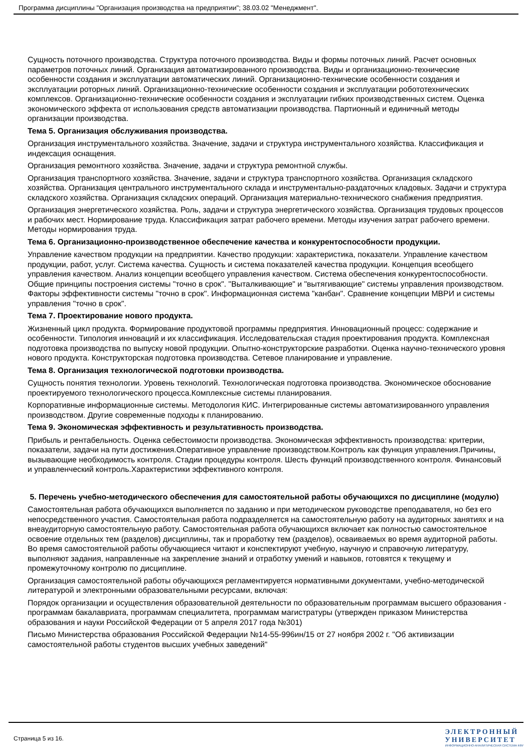Программа дисциплины "Организация производства на предприятии"; 38.03.02 "Менеджмент".
Сущность поточного производства. Структура поточного производства. Виды и формы поточных линий. Расчет основных параметров поточных линий. Организация автоматизированного производства. Виды и организационно-технические особенности создания и эксплуатации автоматических линий. Организационно-технические особенности создания и эксплуатации роторных линий. Организационно-технические особенности создания и эксплуатации робототехнических комплексов. Организационно-технические особенности создания и эксплуатации гибких производственных систем. Оценка экономического эффекта от использования средств автоматизации производства. Партионный и единичный методы организации производства.
Тема 5. Организация обслуживания производства.
Организация инструментального хозяйства. Значение, задачи и структура инструментального хозяйства. Классификация и индексация оснащения.
Организация ремонтного хозяйства. Значение, задачи и структура ремонтной службы.
Организация транспортного хозяйства. Значение, задачи и структура транспортного хозяйства. Организация складского хозяйства. Организация центрального инструментального склада и инструментально-раздаточных кладовых. Задачи и структура складского хозяйства. Организация складских операций. Организация материально-технического снабжения предприятия.
Организация энергетического хозяйства. Роль, задачи и структура энергетического хозяйства. Организация трудовых процессов и рабочих мест. Нормирование труда. Классификация затрат рабочего времени. Методы изучения затрат рабочего времени. Методы нормирования труда.
Тема 6. Организационно-производственное обеспечение качества и конкурентоспособности продукции.
Управление качеством продукции на предприятии. Качество продукции: характеристика, показатели. Управление качеством продукции, работ, услуг. Система качества. Сущность и система показателей качества продукции. Концепция всеобщего управления качеством. Анализ концепции всеобщего управления качеством. Система обеспечения конкурентоспособности. Общие принципы построения системы "точно в срок". "Выталкивающие" и "вытягивающие" системы управления производством. Факторы эффективности системы "точно в срок". Информационная система "канбан". Сравнение концепции MBPИ и системы управления "точно в срок".
Тема 7. Проектирование нового продукта.
Жизненный цикл продукта. Формирование продуктовой программы предприятия. Инновационный процесс: содержание и особенности. Типология инноваций и их классификация. Исследовательская стадия проектирования продукта. Комплексная подготовка производства по выпуску новой продукции. Опытно-конструкторские разработки. Оценка научно-технического уровня нового продукта. Конструкторская подготовка производства. Сетевое планирование и управление.
Тема 8. Организация технологической подготовки производства.
Сущность понятия технологии. Уровень технологий. Технологическая подготовка производства. Экономическое обоснование проектируемого технологического процесса.Комплексные системы планирования.
Корпоративные информационные системы. Методология КИС. Интегрированные системы автоматизированного управления производством. Другие современные подходы к планированию.
Тема 9. Экономическая эффективность и результативность производства.
Прибыль и рентабельность. Оценка себестоимости производства. Экономическая эффективность производства: критерии, показатели, задачи на пути достижения.Оперативное управление производством.Контроль как функция управления.Причины, вызывающие необходимость контроля. Стадии процедуры контроля. Шесть функций производственного контроля. Финансовый и управленческий контроль.Характеристики эффективного контроля.
5. Перечень учебно-методического обеспечения для самостоятельной работы обучающихся по дисциплине (модулю)
Самостоятельная работа обучающихся выполняется по заданию и при методическом руководстве преподавателя, но без его непосредственного участия. Самостоятельная работа подразделяется на самостоятельную работу на аудиторных занятиях и на внеаудиторную самостоятельную работу. Самостоятельная работа обучающихся включает как полностью самостоятельное освоение отдельных тем (разделов) дисциплины, так и проработку тем (разделов), осваиваемых во время аудиторной работы. Во время самостоятельной работы обучающиеся читают и конспектируют учебную, научную и справочную литературу, выполняют задания, направленные на закрепление знаний и отработку умений и навыков, готовятся к текущему и промежуточному контролю по дисциплине.
Организация самостоятельной работы обучающихся регламентируется нормативными документами, учебно-методической литературой и электронными образовательными ресурсами, включая:
Порядок организации и осуществления образовательной деятельности по образовательным программам высшего образования - программам бакалавриата, программам специалитета, программам магистратуры (утвержден приказом Министерства образования и науки Российской Федерации от 5 апреля 2017 года №301)
Письмо Министерства образования Российской Федерации №14-55-996ин/15 от 27 ноября 2002 г. "Об активизации самостоятельной работы студентов высших учебных заведений"
Страница 5 из 16.
ЭЛЕКТРОННЫЙ
УНИВЕРСИТЕТ
ИНФОРМАЦИОННО-АНАЛИТИЧЕСКАЯ СИСТЕМА КФУ